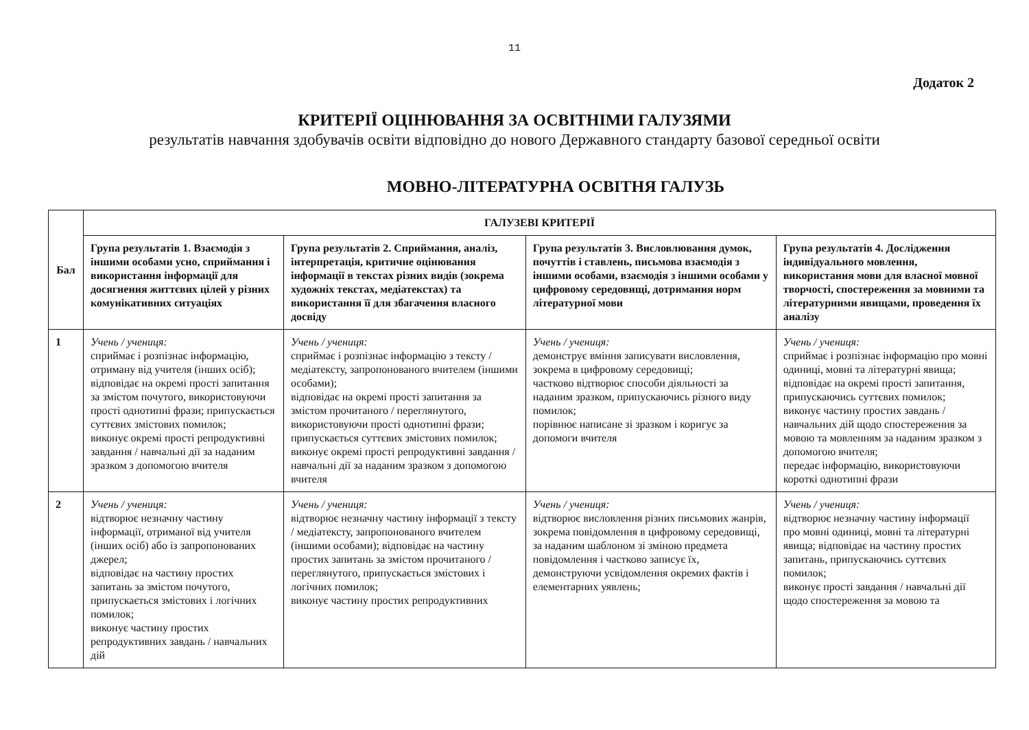11
Додаток 2
КРИТЕРІЇ ОЦІНЮВАННЯ ЗА ОСВІТНІМИ ГАЛУЗЯМИ
результатів навчання здобувачів освіти відповідно до нового Державного стандарту базової середньої освіти
МОВНО-ЛІТЕРАТУРНА ОСВІТНЯ ГАЛУЗЬ
| Бал | ГАЛУЗЕВІ КРИТЕРІЇ | | | |
| --- | --- | --- | --- | --- |
| | Група результатів 1. Взаємодія з іншими особами усно, сприймання і використання інформації для досягнення життєвих цілей у різних комунікативних ситуаціях | Група результатів 2. Сприймання, аналіз, інтерпретація, критичне оцінювання інформації в текстах різних видів (зокрема художніх текстах, медіатекстах) та використання її для збагачення власного досвіду | Група результатів 3. Висловлювання думок, почуттів і ставлень, письмова взаємодія з іншими особами, взаємодія з іншими особами у цифровому середовищі, дотримання норм літературної мови | Група результатів 4. Дослідження індивідуального мовлення, використання мови для власної мовної творчості, спостереження за мовними та літературними явищами, проведення їх аналізу |
| 1 | Учень / учениця: сприймає і розпізнає інформацію, отриману від учителя (інших осіб); відповідає на окремі прості запитання за змістом почутого, використовуючи прості однотипні фрази; припускається суттєвих змістових помилок; виконує окремі прості репродуктивні завдання / навчальні дії за наданим зразком з допомогою вчителя | Учень / учениця: сприймає і розпізнає інформацію з тексту / медіатексту, запропонованого вчителем (іншими особами); відповідає на окремі прості запитання за змістом прочитаного / переглянутого, використовуючи прості однотипні фрази; припускається суттєвих змістових помилок; виконує окремі прості репродуктивні завдання / навчальні дії за наданим зразком з допомогою вчителя | Учень / учениця: демонструє вміння записувати висловлення, зокрема в цифровому середовищі; частково відтворює способи діяльності за наданим зразком, припускаючись різного виду помилок; порівнює написане зі зразком і коригує за допомоги вчителя | Учень / учениця: сприймає і розпізнає інформацію про мовні одиниці, мовні та літературні явища; відповідає на окремі прості запитання, припускаючись суттєвих помилок; виконує частину простих завдань / навчальних дій щодо спостереження за мовою та мовленням за наданим зразком з допомогою вчителя; передає інформацію, використовуючи короткі однотипні фрази |
| 2 | Учень / учениця: відтворює незначну частину інформації, отриманої від учителя (інших осіб) або із запропонованих джерел; відповідає на частину простих запитань за змістом почутого, припускається змістових і логічних помилок; виконує частину простих репродуктивних завдань / навчальних дій | Учень / учениця: відтворює незначну частину інформації з тексту / медіатексту, запропонованого вчителем (іншими особами); відповідає на частину простих запитань за змістом прочитаного / переглянутого, припускається змістових і логічних помилок; виконує частину простих репродуктивних | Учень / учениця: відтворює висловлення різних письмових жанрів, зокрема повідомлення в цифровому середовищі, за наданим шаблоном зі зміною предмета повідомлення і частково записує їх, демонструючи усвідомлення окремих фактів і елементарних уявлень; | Учень / учениця: відтворює незначну частину інформації про мовні одиниці, мовні та літературні явища; відповідає на частину простих запитань, припускаючись суттєвих помилок; виконує прості завдання / навчальні дії щодо спостереження за мовою та |